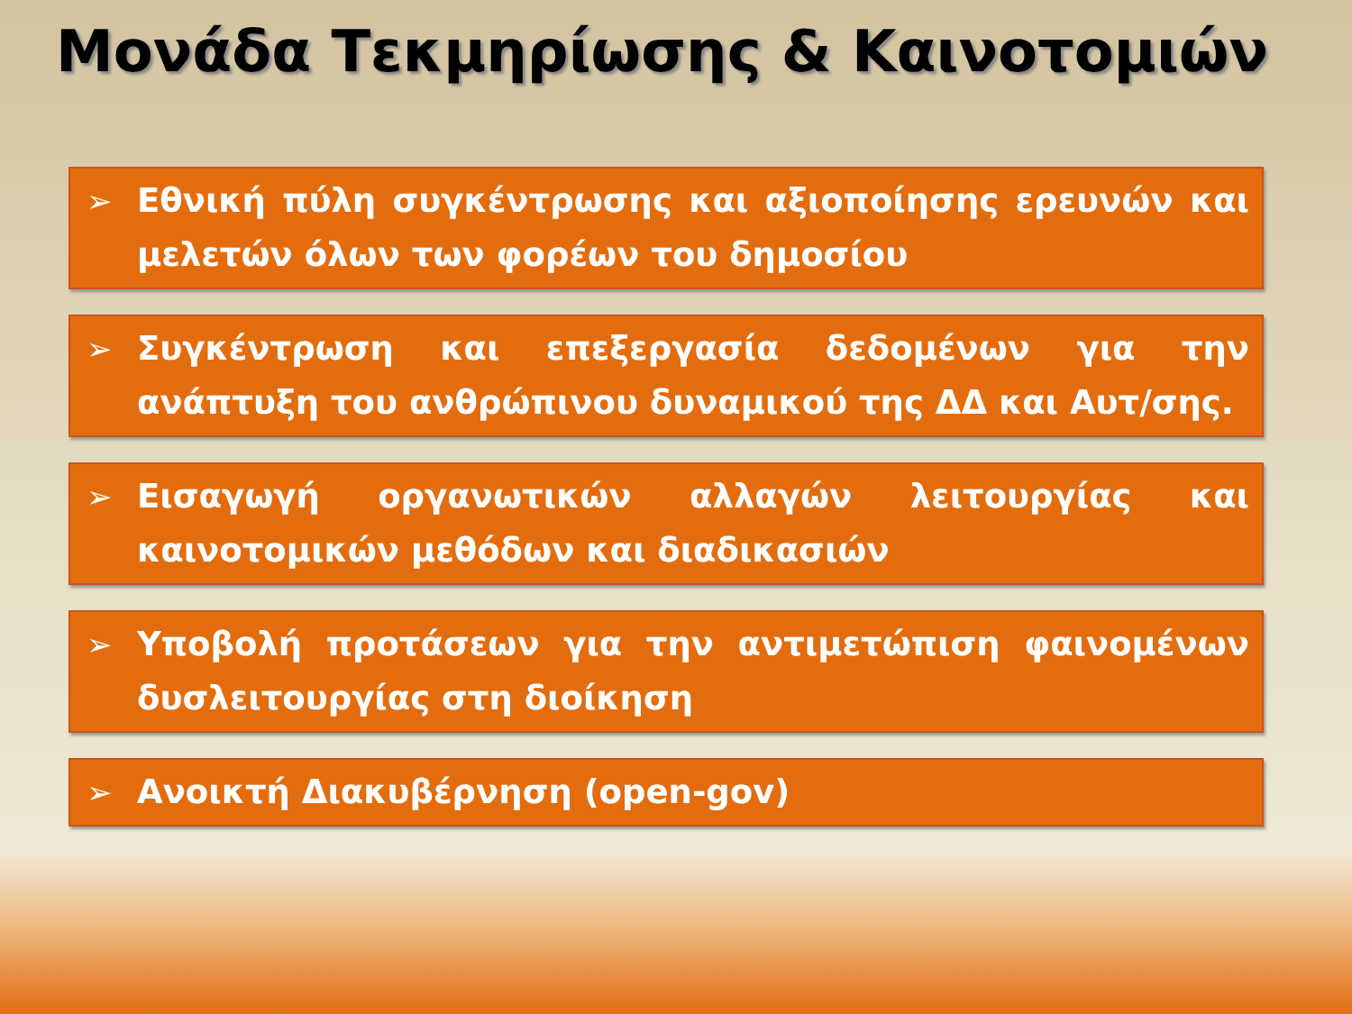Μονάδα Τεκμηρίωσης & Καινοτομιών
➢ Εθνική πύλη συγκέντρωσης και αξιοποίησης ερευνών και μελετών όλων των φορέων του δημοσίου
➢ Συγκέντρωση και επεξεργασία δεδομένων για την ανάπτυξη του ανθρώπινου δυναμικού της ΔΔ και Αυτ/σης.
➢ Εισαγωγή οργανωτικών αλλαγών λειτουργίας και καινοτομικών μεθόδων και διαδικασιών
➢ Υποβολή προτάσεων για την αντιμετώπιση φαινομένων δυσλειτουργίας στη διοίκηση
➢ Ανοικτή Διακυβέρνηση (open-gov)